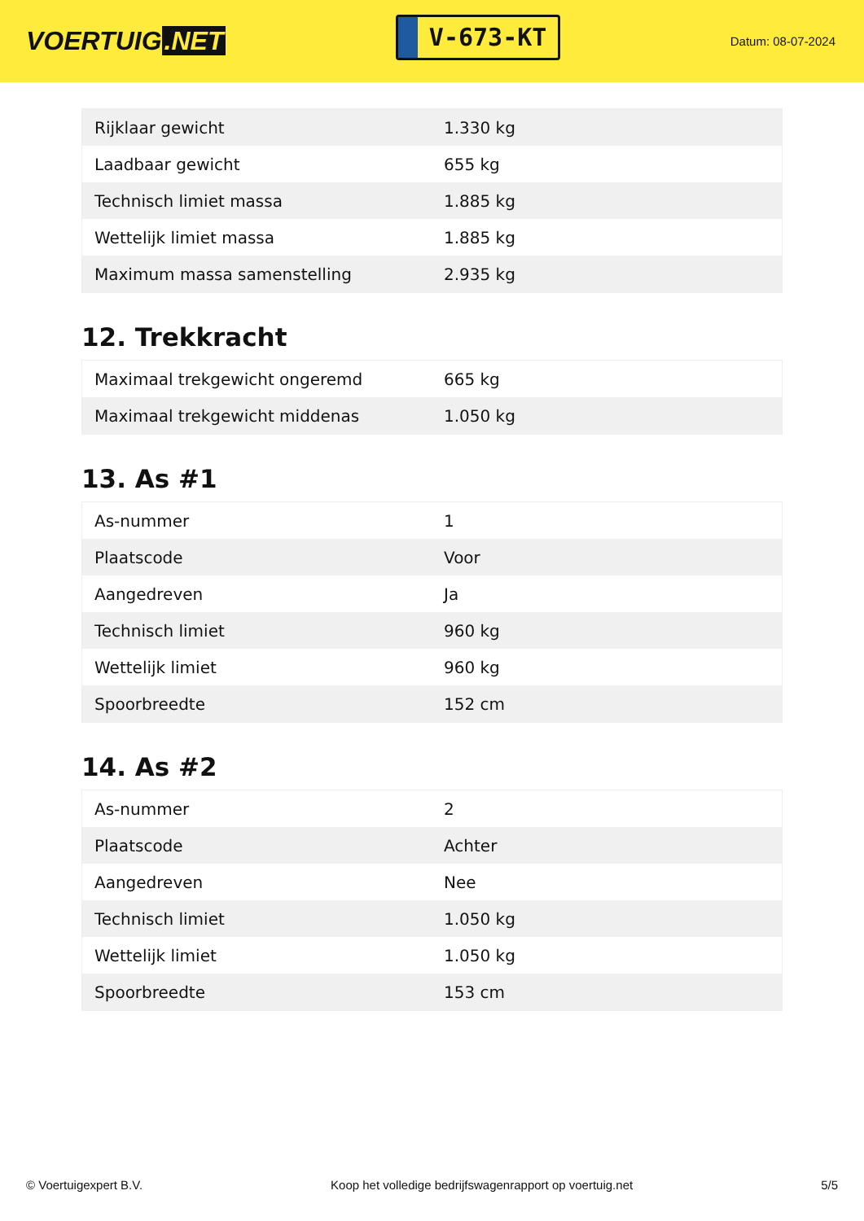VOERTUIG.NET
V-673-KT
Datum: 08-07-2024
| Rijklaar gewicht | 1.330 kg |
| Laadbaar gewicht | 655 kg |
| Technisch limiet massa | 1.885 kg |
| Wettelijk limiet massa | 1.885 kg |
| Maximum massa samenstelling | 2.935 kg |
12. Trekkracht
| Maximaal trekgewicht ongeremd | 665 kg |
| Maximaal trekgewicht middenas | 1.050 kg |
13. As #1
| As-nummer | 1 |
| Plaatscode | Voor |
| Aangedreven | Ja |
| Technisch limiet | 960 kg |
| Wettelijk limiet | 960 kg |
| Spoorbreedte | 152 cm |
14. As #2
| As-nummer | 2 |
| Plaatscode | Achter |
| Aangedreven | Nee |
| Technisch limiet | 1.050 kg |
| Wettelijk limiet | 1.050 kg |
| Spoorbreedte | 153 cm |
© Voertuigexpert B.V. Koop het volledige bedrijfswagenrapport op voertuig.net 5/5